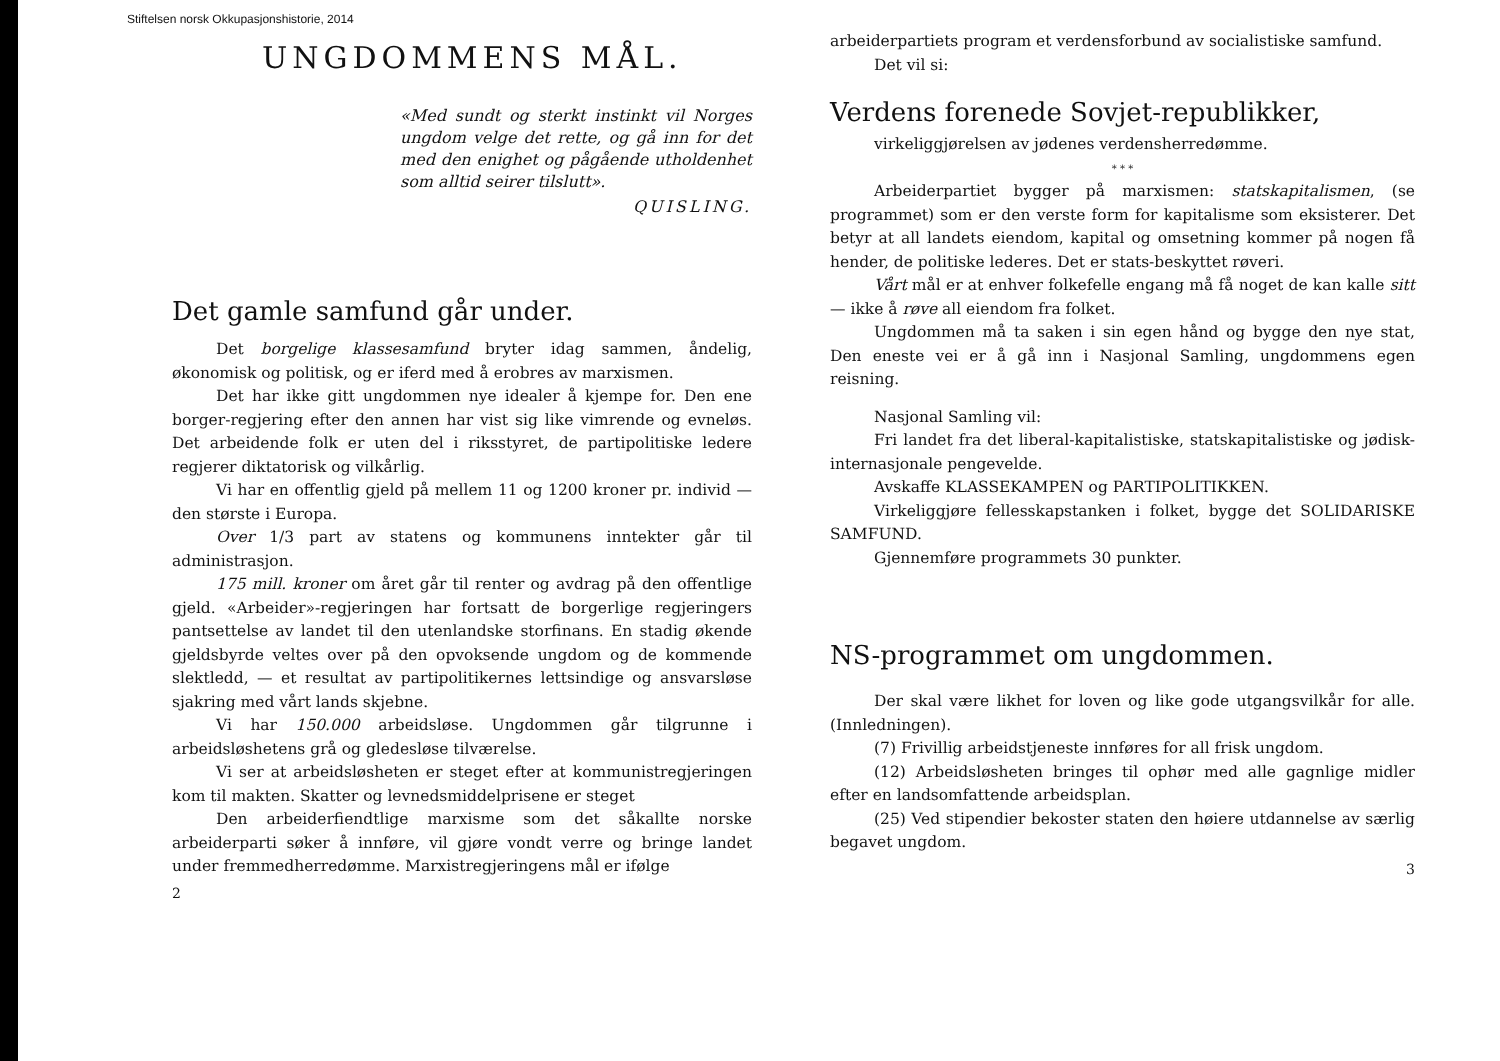Stiftelsen norsk Okkupasjonshistorie, 2014
UNGDOMMENS MÅL.
«Med sundt og sterkt instinkt vil Norges ungdom velge det rette, og gå inn for det med den enighet og pågående utholdenhet som alltid seirer tilslutt».
QUISLING.
Det gamle samfund går under.
Det borgelige klassesamfund bryter idag sammen, åndelig, økonomisk og politisk, og er iferd med å erobres av marxismen.
Det har ikke gitt ungdommen nye idealer å kjempe for. Den ene borger-regjering efter den annen har vist sig like vimrende og evneløs. Det arbeidende folk er uten del i riksstyret, de partipolitiske ledere regjerer diktatorisk og vilkårlig.
Vi har en offentlig gjeld på mellem 11 og 1200 kroner pr. individ — den største i Europa.
Over 1/3 part av statens og kommunens inntekter går til administrasjon.
175 mill. kroner om året går til renter og avdrag på den offentlige gjeld. «Arbeider»-regjeringen har fortsatt de borgerlige regjeringers pantsettelse av landet til den utenlandske storfinans. En stadig økende gjeldsbyrde veltes over på den opvoksende ungdom og de kommende slektledd, — et resultat av partipolitikernes lettsindige og ansvarsløse sjakring med vårt lands skjebne.
Vi har 150.000 arbeidsløse. Ungdommen går tilgrunne i arbeidsløshetens grå og gledesløse tilværelse.
Vi ser at arbeidsløsheten er steget efter at kommunistregjeringen kom til makten. Skatter og levnedsmiddelprisene er steget
Den arbeiderfiendtlige marxisme som det såkallte norske arbeiderparti søker å innføre, vil gjøre vondt verre og bringe landet under fremmedherredømme. Marxistregjeringens mål er ifølge
2
arbeiderpartiets program et verdensforbund av socialistiske samfund.
Det vil si:
Verdens forenede Sovjet-republikker,
virkeliggjørelsen av jødenes verdensherredømme.
* * *
Arbeiderpartiet bygger på marxismen: statskapitalismen, (se programmet) som er den verste form for kapitalisme som eksisterer. Det betyr at all landets eiendom, kapital og omsetning kommer på nogen få hender, de politiske lederes. Det er stats-beskyttet røveri.
Vårt mål er at enhver folkefelle engang må få noget de kan kalle sitt — ikke å røve all eiendom fra folket.
Ungdommen må ta saken i sin egen hånd og bygge den nye stat, Den eneste vei er å gå inn i Nasjonal Samling, ungdommens egen reisning.
Nasjonal Samling vil:
Fri landet fra det liberal-kapitalistiske, statskapitalistiske og jødisk-internasjonale pengevelde.
Avskaffe KLASSEKAMPEN og PARTIPOLITIKKEN.
Virkeliggjøre fellesskapstanken i folket, bygge det SOLIDARISKE SAMFUND.
Gjennemføre programmets 30 punkter.
NS-programmet om ungdommen.
Der skal være likhet for loven og like gode utgangsvilkår for alle. (Innledningen).
(7) Frivillig arbeidstjeneste innføres for all frisk ungdom.
(12) Arbeidsløsheten bringes til ophør med alle gagnlige midler efter en landsomfattende arbeidsplan.
(25) Ved stipendier bekoster staten den høiere utdannelse av særlig begavet ungdom.
3